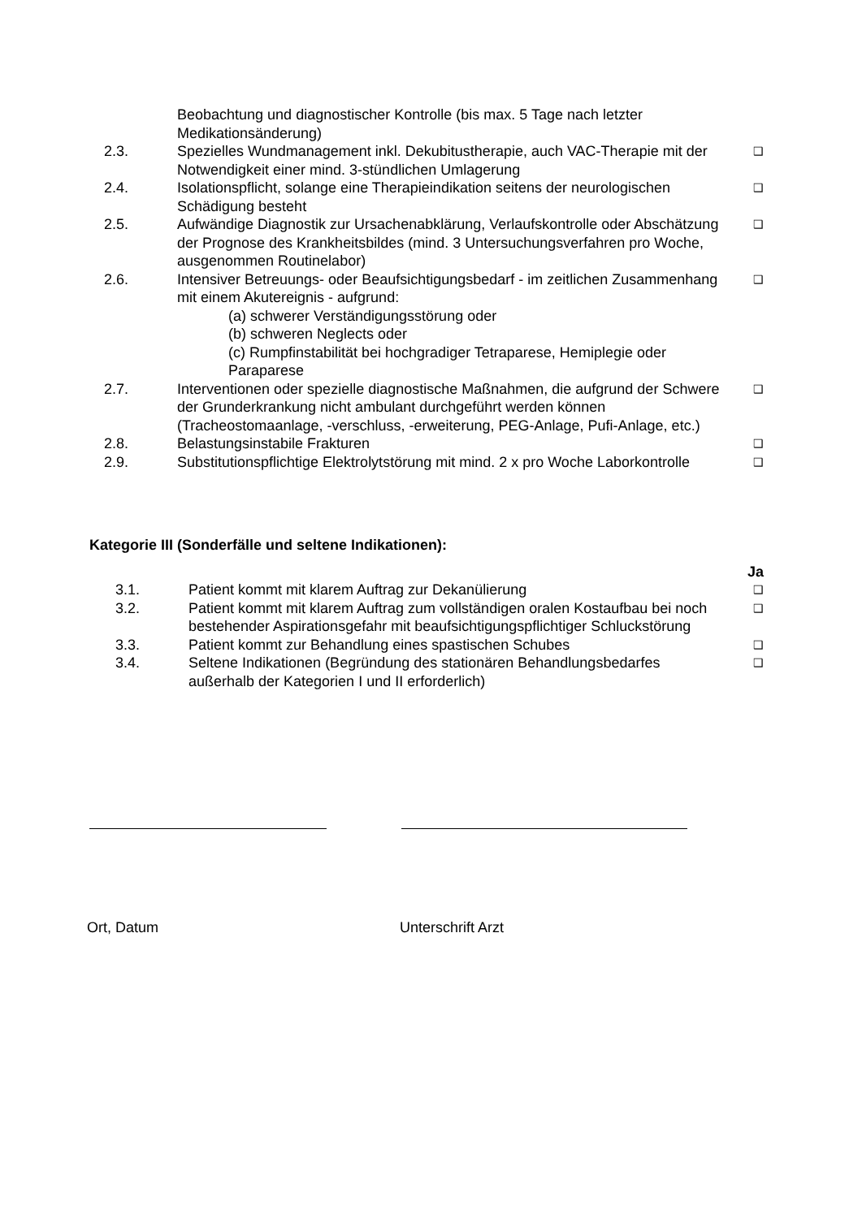| | Beobachtung und diagnostischer Kontrolle (bis max. 5 Tage nach letzter Medikationsänderung) | |
| 2.3. | Spezielles Wundmanagement inkl. Dekubitustherapie, auch VAC-Therapie mit der Notwendigkeit einer mind. 3-stündlichen Umlagerung | ❑ |
| 2.4. | Isolationspflicht, solange eine Therapieindikation seitens der neurologischen Schädigung besteht | ❑ |
| 2.5. | Aufwändige Diagnostik zur Ursachenabklärung, Verlaufskontrolle oder Abschätzung der Prognose des Krankheitsbildes (mind. 3 Untersuchungsverfahren pro Woche, ausgenommen Routinelabor) | ❑ |
| 2.6. | Intensiver Betreuungs- oder Beaufsichtigungsbedarf - im zeitlichen Zusammenhang mit einem Akutereignis - aufgrund: (a) schwerer Verständigungsstörung oder (b) schweren Neglects oder (c) Rumpfinstabilität bei hochgradiger Tetraparese, Hemiplegie oder Paraparese | ❑ |
| 2.7. | Interventionen oder spezielle diagnostische Maßnahmen, die aufgrund der Schwere der Grunderkrankung nicht ambulant durchgeführt werden können (Tracheostomaanlage, -verschluss, -erweiterung, PEG-Anlage, Pufi-Anlage, etc.) | ❑ |
| 2.8. | Belastungsinstabile Frakturen | ❑ |
| 2.9. | Substitutionspflichtige Elektrolytstörung mit mind. 2 x pro Woche Laborkontrolle | ❑ |
Kategorie III (Sonderfälle und seltene Indikationen):
| | | Ja |
| 3.1. | Patient kommt mit klarem Auftrag zur Dekanülierung | ❑ |
| 3.2. | Patient kommt mit klarem Auftrag zum vollständigen oralen Kostaufbau bei noch bestehender Aspirationsgefahr mit beaufsichtigungspflichtiger Schluckstörung | ❑ |
| 3.3. | Patient kommt zur Behandlung eines spastischen Schubes | ❑ |
| 3.4. | Seltene Indikationen (Begründung des stationären Behandlungsbedarfes außerhalb der Kategorien I und II erforderlich) | ❑ |
Ort, Datum Unterschrift Arzt